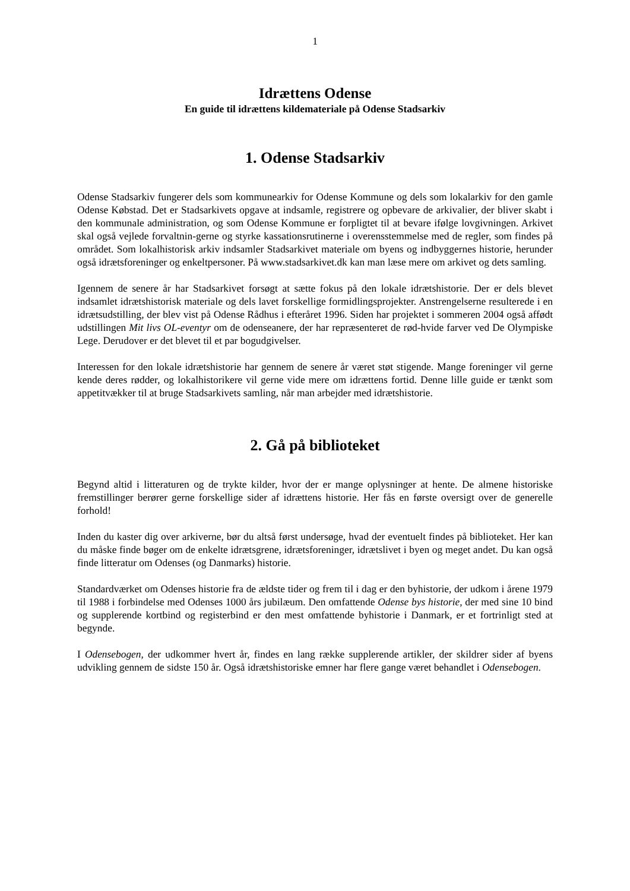1
Idrættens Odense
En guide til idrættens kildemateriale på Odense Stadsarkiv
1. Odense Stadsarkiv
Odense Stadsarkiv fungerer dels som kommunearkiv for Odense Kommune og dels som lokalarkiv for den gamle Odense Købstad. Det er Stadsarkivets opgave at indsamle, registrere og opbevare de arkivalier, der bliver skabt i den kommunale administration, og som Odense Kommune er forpligtet til at bevare ifølge lovgivningen. Arkivet skal også vejlede forvaltnin-gerne og styrke kassationsrutinerne i overensstemmelse med de regler, som findes på området. Som lokalhistorisk arkiv indsamler Stadsarkivet materiale om byens og indbyggernes historie, herunder også idrætsforeninger og enkeltpersoner. På www.stadsarkivet.dk kan man læse mere om arkivet og dets samling.
Igennem de senere år har Stadsarkivet forsøgt at sætte fokus på den lokale idrætshistorie. Der er dels blevet indsamlet idrætshistorisk materiale og dels lavet forskellige formidlingsprojekter. Anstrengelserne resulterede i en idrætsudstilling, der blev vist på Odense Rådhus i efteråret 1996. Siden har projektet i sommeren 2004 også affødt udstillingen Mit livs OL-eventyr om de odenseanere, der har repræsenteret de rød-hvide farver ved De Olympiske Lege. Derudover er det blevet til et par bogudgivelser.
Interessen for den lokale idrætshistorie har gennem de senere år været støt stigende. Mange foreninger vil gerne kende deres rødder, og lokalhistorikere vil gerne vide mere om idrættens fortid. Denne lille guide er tænkt som appetitvækker til at bruge Stadsarkivets samling, når man arbejder med idrætshistorie.
2. Gå på biblioteket
Begynd altid i litteraturen og de trykte kilder, hvor der er mange oplysninger at hente. De almene historiske fremstillinger berører gerne forskellige sider af idrættens historie. Her fås en første oversigt over de generelle forhold!
Inden du kaster dig over arkiverne, bør du altså først undersøge, hvad der eventuelt findes på biblioteket. Her kan du måske finde bøger om de enkelte idrætsgrene, idrætsforeninger, idrætslivet i byen og meget andet. Du kan også finde litteratur om Odenses (og Danmarks) historie.
Standardværket om Odenses historie fra de ældste tider og frem til i dag er den byhistorie, der udkom i årene 1979 til 1988 i forbindelse med Odenses 1000 års jubilæum. Den omfattende Odense bys historie, der med sine 10 bind og supplerende kortbind og registerbind er den mest omfattende byhistorie i Danmark, er et fortrinligt sted at begynde.
I Odensebogen, der udkommer hvert år, findes en lang række supplerende artikler, der skildrer sider af byens udvikling gennem de sidste 150 år. Også idrætshistoriske emner har flere gange været behandlet i Odensebogen.